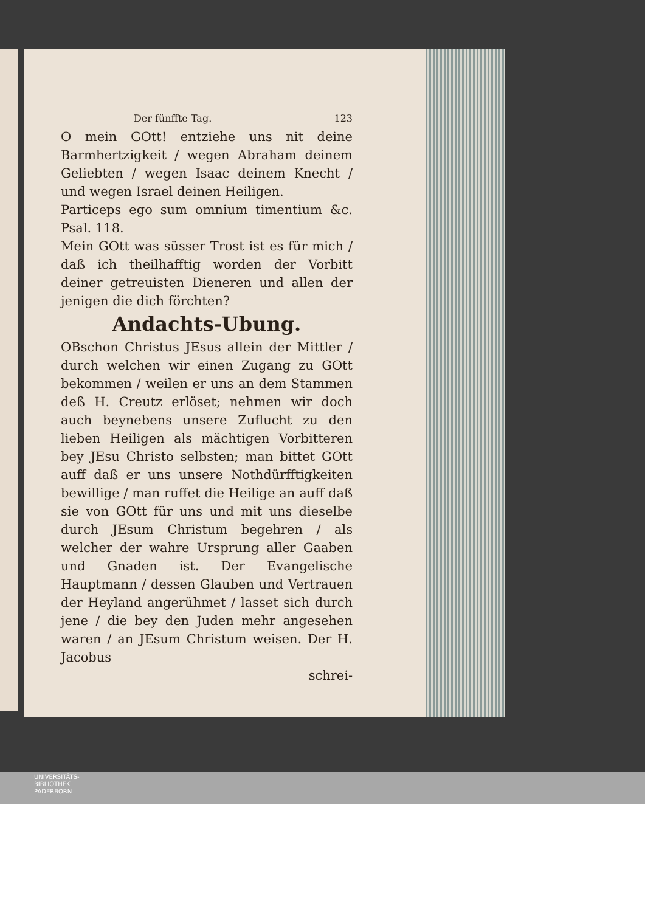Der fünffte Tag. 123
O mein GOtt! entziehe uns nit deine Barmhertzigkeit / wegen Abraham deinem Geliebten / wegen Isaac deinem Knecht / und wegen Israel deinen Heiligen.
Particeps ego sum omnium timentium &c. Psal. 118.
Mein GOtt was süsser Trost ist es für mich / daß ich theilhafftig worden der Vorbitt deiner getreuisten Dieneren und allen der jenigen die dich förchten?
Andachts-Ubung.
OBschon Christus JEsus allein der Mittler / durch welchen wir einen Zugang zu GOtt bekommen / weilen er uns an dem Stammen deß H. Creutz erlöset; nehmen wir doch auch beynebens unsere Zuflucht zu den lieben Heiligen als mächtigen Vorbitteren bey JEsu Christo selbsten; man bittet GOtt auff daß er uns unsere Nothdürfftigkeiten bewillige / man ruffet die Heilige an auff daß sie von GOtt für uns und mit uns dieselbe durch JEsum Christum begehren / als welcher der wahre Ursprung aller Gaaben und Gnaden ist. Der Evangelische Hauptmann / dessen Glauben und Vertrauen der Heyland angerühmet / lasset sich durch jene / die bey den Juden mehr angesehen waren / an JEsum Christum weisen. Der H. Jacobus
schrei-
UNIVERSITÄTS-
BIBLIOTHEK
PADERBORN